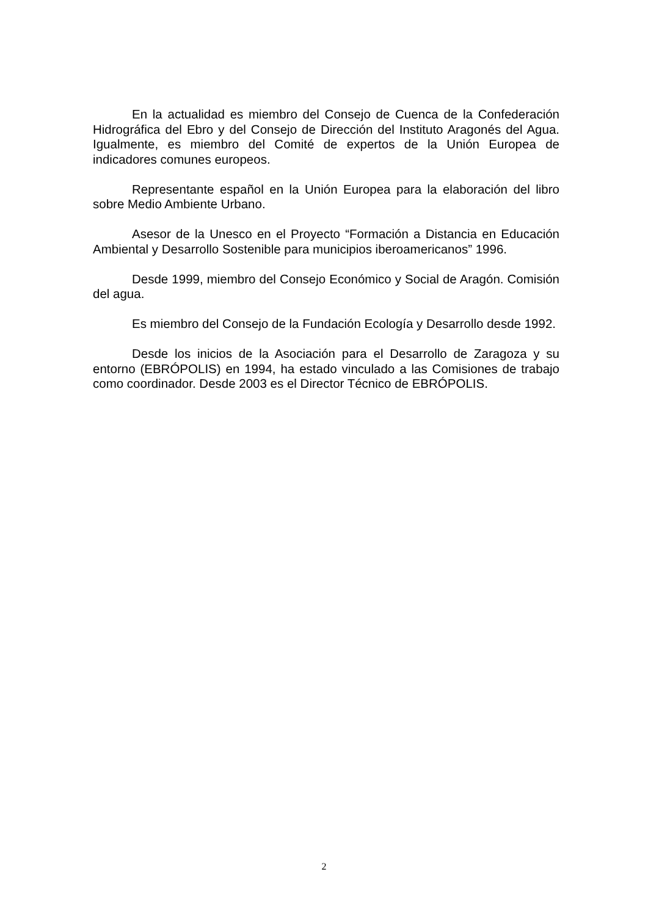En la actualidad es miembro del Consejo de Cuenca de la Confederación Hidrográfica del Ebro y del Consejo de Dirección del Instituto Aragonés del Agua. Igualmente, es miembro del Comité de expertos de la Unión Europea de indicadores comunes europeos.
Representante español en la Unión Europea para la elaboración del libro sobre Medio Ambiente Urbano.
Asesor de la Unesco en el Proyecto “Formación a Distancia en Educación Ambiental y Desarrollo Sostenible para municipios iberoamericanos” 1996.
Desde 1999, miembro del Consejo Económico y Social de Aragón. Comisión del agua.
Es miembro del Consejo de la Fundación Ecología y Desarrollo desde 1992.
Desde los inicios de la Asociación para el Desarrollo de Zaragoza y su entorno (EBRÓPOLIS) en 1994, ha estado vinculado a las Comisiones de trabajo como coordinador. Desde 2003 es el Director Técnico de EBRÓPOLIS.
2